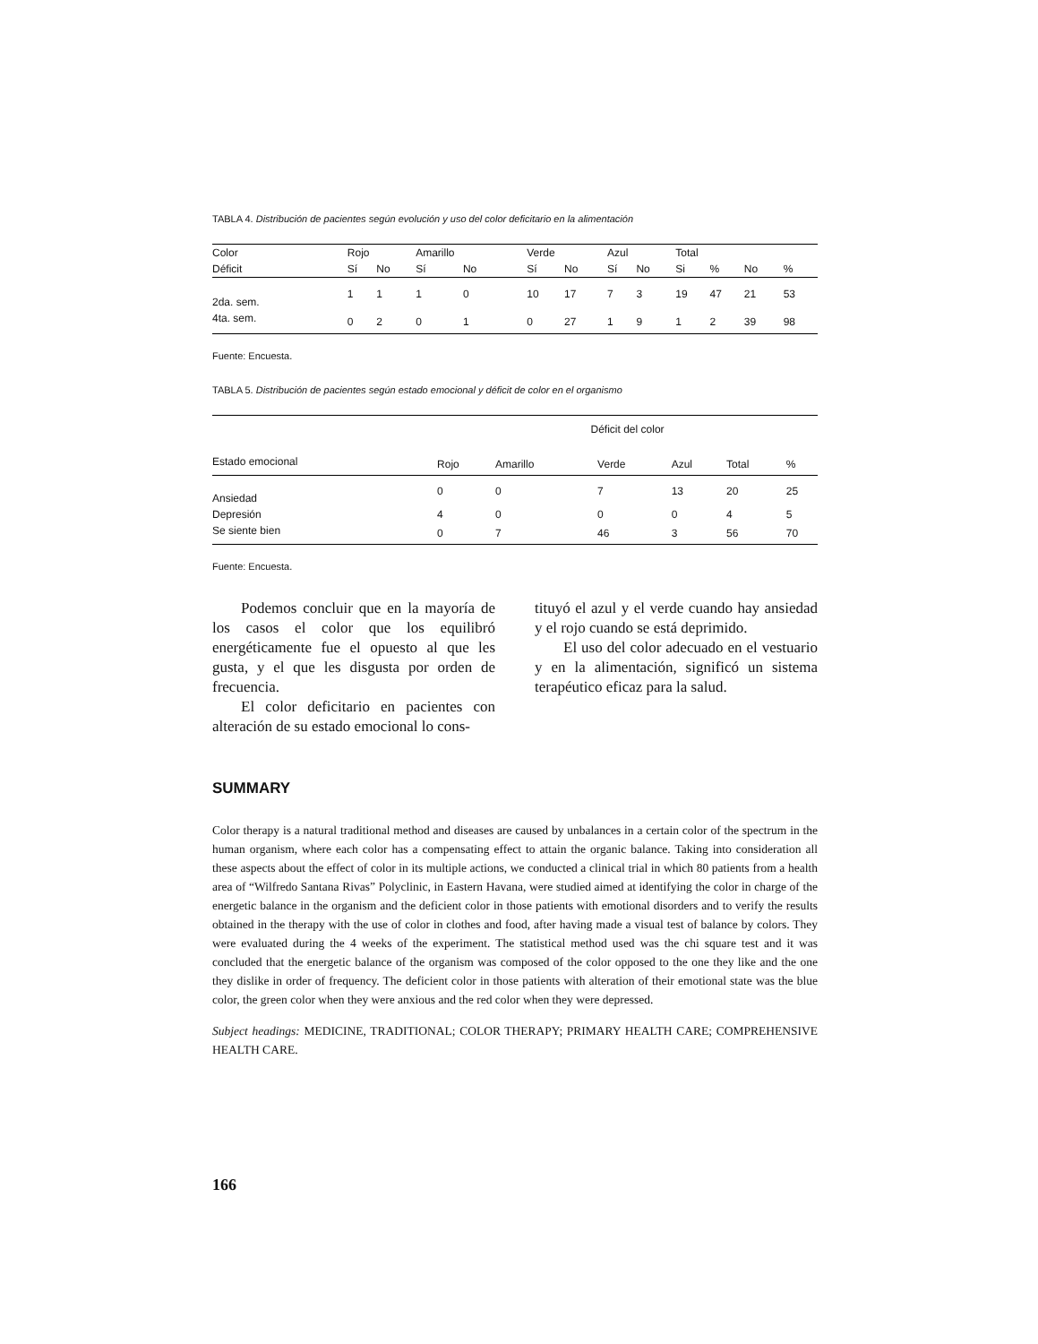TABLA 4. Distribución de pacientes según evolución y uso del color deficitario en la alimentación
| Color | Rojo | | Amarillo | | Verde | | Azul | | Total | | | |
| --- | --- | --- | --- | --- | --- | --- | --- | --- | --- | --- | --- | --- |
| Déficit | Sí | No | Sí | No | Sí | No | Sí | No | Si | % | No | % |
| 2da. sem. | 1 | 1 | 1 | 0 | 10 | 17 | 7 | 3 | 19 | 47 | 21 | 53 |
| 4ta. sem. | 0 | 2 | 0 | 1 | 0 | 27 | 1 | 9 | 1 | 2 | 39 | 98 |
Fuente: Encuesta.
TABLA 5. Distribución de pacientes según estado emocional y déficit de color en el organismo
| | Déficit del color | | | | | |
| --- | --- | --- | --- | --- | --- | --- |
| Estado emocional | Rojo | Amarillo | Verde | Azul | Total | % |
| Ansiedad | 0 | 0 | 7 | 13 | 20 | 25 |
| Depresión | 4 | 0 | 0 | 0 | 4 | 5 |
| Se siente bien | 0 | 7 | 46 | 3 | 56 | 70 |
Fuente: Encuesta.
Podemos concluir que en la mayoría de los casos el color que los equilibró energéticamente fue el opuesto al que les gusta, y el que les disgusta por orden de frecuencia.
El color deficitario en pacientes con alteración de su estado emocional lo cons-
tituyó el azul y el verde cuando hay ansiedad y el rojo cuando se está deprimido.
El uso del color adecuado en el vestuario y en la alimentación, significó un sistema terapéutico eficaz para la salud.
SUMMARY
Color therapy is a natural traditional method and diseases are caused by unbalances in a certain color of the spectrum in the human organism, where each color has a compensating effect to attain the organic balance. Taking into consideration all these aspects about the effect of color in its multiple actions, we conducted a clinical trial in which 80 patients from a health area of “Wilfredo Santana Rivas” Polyclinic, in Eastern Havana, were studied aimed at identifying the color in charge of the energetic balance in the organism and the deficient color in those patients with emotional disorders and to verify the results obtained in the therapy with the use of color in clothes and food, after having made a visual test of balance by colors. They were evaluated during the 4 weeks of the experiment. The statistical method used was the chi square test and it was concluded that the energetic balance of the organism was composed of the color opposed to the one they like and the one they dislike in order of frequency. The deficient color in those patients with alteration of their emotional state was the blue color, the green color when they were anxious and the red color when they were depressed.
Subject headings: MEDICINE, TRADITIONAL; COLOR THERAPY; PRIMARY HEALTH CARE; COMPREHENSIVE HEALTH CARE.
166